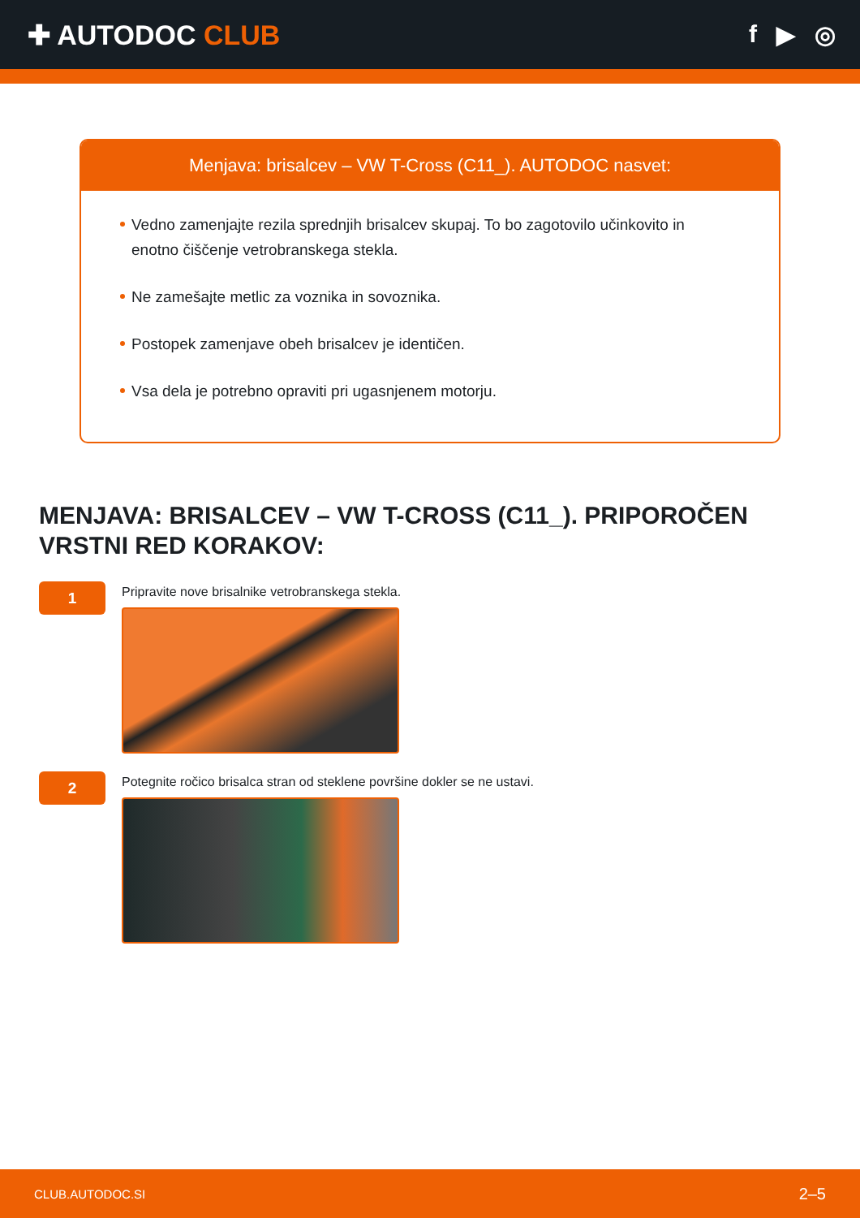✚ AUTODOC CLUB f ▶ ◎
Menjava: brisalcev – VW T-Cross (C11_). AUTODOC nasvet:
Vedno zamenjajte rezila sprednjih brisalcev skupaj. To bo zagotovilo učinkovito in enotno čiščenje vetrobranskega stekla.
Ne zamešajte metlic za voznika in sovoznika.
Postopek zamenjave obeh brisalcev je identičen.
Vsa dela je potrebno opraviti pri ugasnjenem motorju.
MENJAVA: BRISALCEV – VW T-CROSS (C11_). PRIPOROČEN VRSTNI RED KORAKOV:
1
Pripravite nove brisalnike vetrobranskega stekla.
2
Potegnite ročico brisalca stran od steklene površine dokler se ne ustavi.
CLUB.AUTODOC.SI 2–5